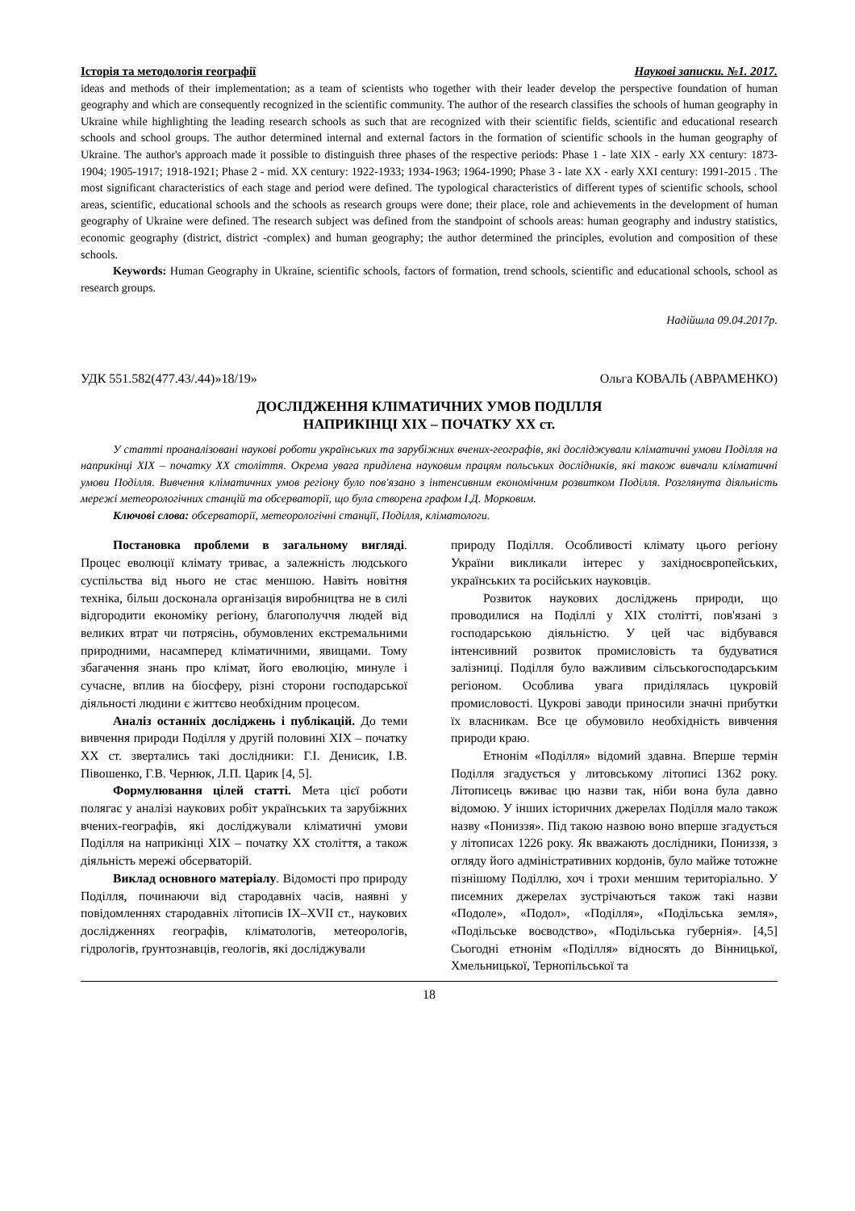Історія та методологія географії Наукові записки. №1. 2017.
ideas and methods of their implementation; as a team of scientists who together with their leader develop the perspective foundation of human geography and which are consequently recognized in the scientific community. The author of the research classifies the schools of human geography in Ukraine while highlighting the leading research schools as such that are recognized with their scientific fields, scientific and educational research schools and school groups. The author determined internal and external factors in the formation of scientific schools in the human geography of Ukraine. The author's approach made it possible to distinguish three phases of the respective periods: Phase 1 - late XIX - early XX century: 1873-1904; 1905-1917; 1918-1921; Phase 2 - mid. XX century: 1922-1933; 1934-1963; 1964-1990; Phase 3 - late XX - early XXI century: 1991-2015 . The most significant characteristics of each stage and period were defined. The typological characteristics of different types of scientific schools, school areas, scientific, educational schools and the schools as research groups were done; their place, role and achievements in the development of human geography of Ukraine were defined. The research subject was defined from the standpoint of schools areas: human geography and industry statistics, economic geography (district, district -complex) and human geography; the author determined the principles, evolution and composition of these schools.
Keywords: Human Geography in Ukraine, scientific schools, factors of formation, trend schools, scientific and educational schools, school as research groups.
Надійшла 09.04.2017р.
УДК 551.582(477.43/.44)»18/19» Ольга КОВАЛЬ (АВРАМЕНКО)
ДОСЛІДЖЕННЯ КЛІМАТИЧНИХ УМОВ ПОДІЛЛЯ
НАПРИКІНЦІ ХІХ – ПОЧАТКУ ХХ ст.
У статті проаналізовані наукові роботи українських та зарубіжних вчених-географів, які досліджували кліматичні умови Поділля на наприкінці ХІХ – початку ХХ століття. Окрема увага приділена науковим працям польських дослідників, які також вивчали кліматичні умови Поділля. Вивчення кліматичних умов регіону було пов'язано з інтенсивним економічним розвитком Поділля. Розглянута діяльність мережі метеорологічних станцій та обсерваторії, що була створена графом І.Д. Морковим.
Ключові слова: обсерваторії, метеорологічні станції, Поділля, кліматологи.
Постановка проблеми в загальному вигляді. Процес еволюції клімату триває, а залежність людського суспільства від нього не стає меншою. Навіть новітня техніка, більш досконала організація виробництва не в силі відгородити економіку регіону, благополуччя людей від великих втрат чи потрясінь, обумовлених екстремальними природними, насамперед кліматичними, явищами. Тому збагачення знань про клімат, його еволюцію, минуле і сучасне, вплив на біосферу, різні сторони господарської діяльності людини є життєво необхідним процесом.
Аналіз останніх досліджень і публікацій. До теми вивчення природи Поділля у другій половині ХІХ – початку ХХ ст. звертались такі дослідники: Г.І. Денисик, І.В. Півошенко, Г.В. Чернюк, Л.П. Царик [4, 5].
Формулювання цілей статті. Мета цієї роботи полягає у аналізі наукових робіт українських та зарубіжних вчених-географів, які досліджували кліматичні умови Поділля на наприкінці ХІХ – початку ХХ століття, а також діяльність мережі обсерваторій.
Виклад основного матеріалу. Відомості про природу Поділля, починаючи від стародавніх часів, наявні у повідомленнях стародавніх літописів IX–XVII ст., наукових дослідженнях географів, кліматологів, метеорологів, гідрологів, ґрунтознавців, геологів, які досліджували
природу Поділля. Особливості клімату цього регіону України викликали інтерес у західноєвропейських, українських та російських науковців.
Розвиток наукових досліджень природи, що проводилися на Поділлі у ХІХ столітті, пов'язані з господарською діяльністю. У цей час відбувався інтенсивний розвиток промисловість та будуватися залізниці. Поділля було важливим сільськогосподарським регіоном. Особлива увага приділялась цукровій промисловості. Цукрові заводи приносили значні прибутки їх власникам. Все це обумовило необхідність вивчення природи краю.
Етнонім «Поділля» відомий здавна. Вперше термін Поділля згадується у литовському літописі 1362 року. Літописець вживає цю назви так, ніби вона була давно відомою. У інших історичних джерелах Поділля мало також назву «Пониззя». Під такою назвою воно вперше згадується у літописах 1226 року. Як вважають дослідники, Пониззя, з огляду його адміністративних кордонів, було майже тотожне пізнішому Поділлю, хоч і трохи меншим територіально. У писемних джерелах зустрічаються також такі назви «Подоле», «Подол», «Поділля», «Подільська земля», «Подільське воєводство», «Подільська губернія». [4,5] Сьогодні етнонім «Поділля» відносять до Вінницької, Хмельницької, Тернопільської та
18